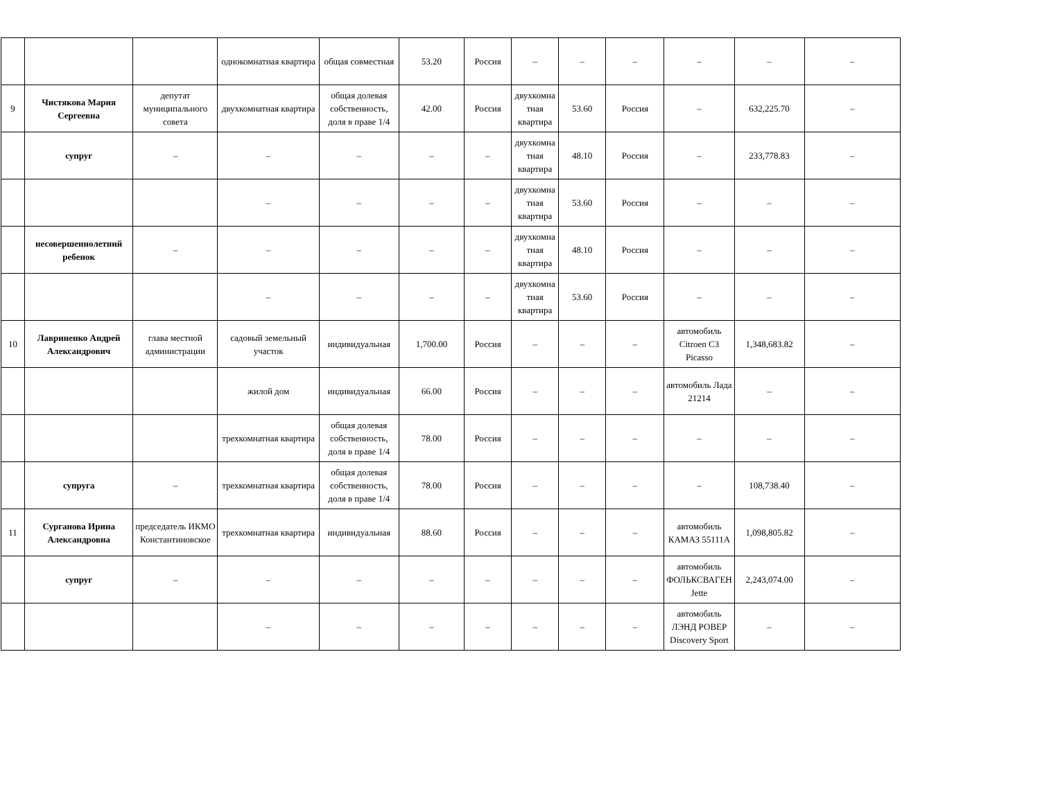| | | | однокомнатная квартира | общая совместная | 53.20 | Россия | – | – | – | – | – | – |
| 9 | Чистякова Мария Сергеевна | депутат муниципального совета | двухкомнатная квартира | общая долевая собственность, доля в праве 1/4 | 42.00 | Россия | двухкомна тная квартира | 53.60 | Россия | – | 632,225.70 | – |
| | супруг | – | – | – | – | – | двухкомна тная квартира | 48.10 | Россия | – | 233,778.83 | – |
| | | | – | – | – | – | двухкомна тная квартира | 53.60 | Россия | – | – | – |
| | несовершеннолетний ребенок | – | – | – | – | – | двухкомна тная квартира | 48.10 | Россия | – | – | – |
| | | | – | – | – | – | двухкомна тная квартира | 53.60 | Россия | – | – | – |
| 10 | Лавриненко Андрей Александрович | глава местной администрации | садовый земельный участок | индивидуальная | 1,700.00 | Россия | – | – | – | автомобиль Citroen C3 Picasso | 1,348,683.82 | – |
| | | | жилой дом | индивидуальная | 66.00 | Россия | – | – | – | автомобиль Лада 21214 | – | – |
| | | | трехкомнатная квартира | общая долевая собственность, доля в праве 1/4 | 78.00 | Россия | – | – | – | – | – | – |
| | супруга | – | трехкомнатная квартира | общая долевая собственность, доля в праве 1/4 | 78.00 | Россия | – | – | – | – | 108,738.40 | – |
| 11 | Сурганова Ирина Александровна | председатель ИКМО Константиновское | трехкомнатная квартира | индивидуальная | 88.60 | Россия | – | – | – | автомобиль КАМАЗ 55111А | 1,098,805.82 | – |
| | супруг | – | – | – | – | – | – | – | – | автомобиль ФОЛЬКСВАГЕН Jette | 2,243,074.00 | – |
| | | | – | – | – | – | – | – | – | автомобиль ЛЭНД РОВЕР Discovery Sport | – | – |